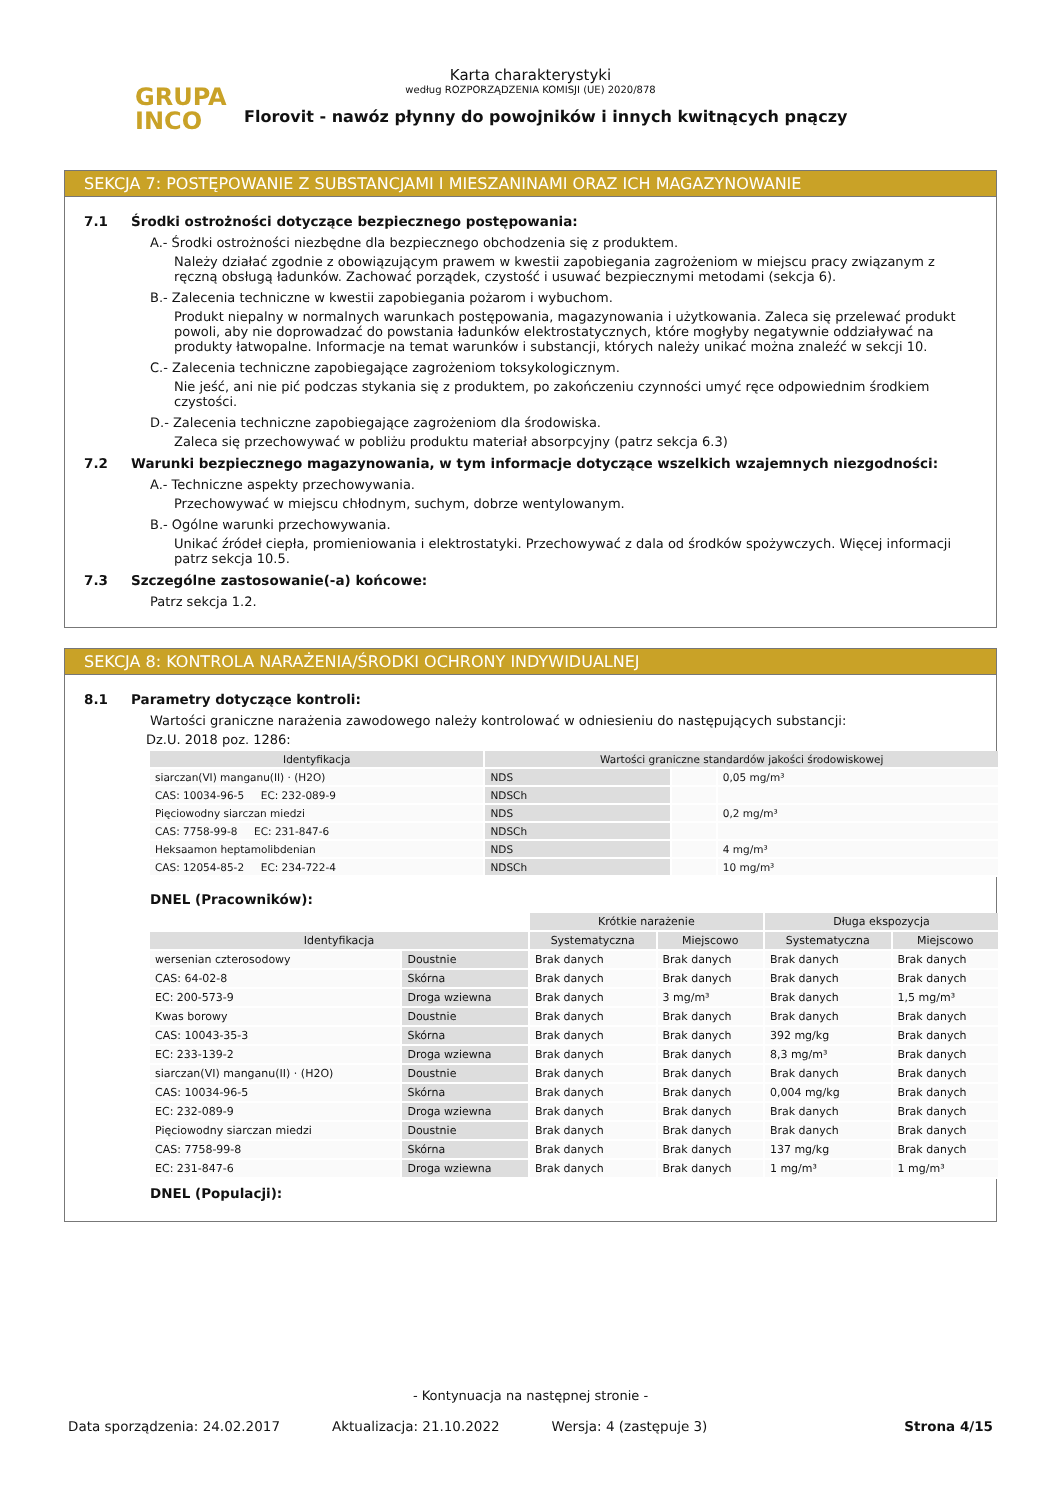Karta charakterystyki
według ROZPORZĄDZENIA KOMISJI (UE) 2020/878
GRUPA
INCO
Florovit - nawóz płynny do powojników i innych kwitnących pnączy
SEKCJA 7: POSTĘPOWANIE Z SUBSTANCJAMI I MIESZANINAMI ORAZ ICH MAGAZYNOWANIE
7.1 Środki ostrożności dotyczące bezpiecznego postępowania:
A.- Środki ostrożności niezbędne dla bezpiecznego obchodzenia się z produktem.
Należy działać zgodnie z obowiązującym prawem w kwestii zapobiegania zagrożeniom w miejscu pracy związanym z ręczną obsługą ładunków. Zachować porządek, czystość i usuwać bezpiecznymi metodami (sekcja 6).
B.- Zalecenia techniczne w kwestii zapobiegania pożarom i wybuchom.
Produkt niepalny w normalnych warunkach postępowania, magazynowania i użytkowania. Zaleca się przelewać produkt powoli, aby nie doprowadzać do powstania ładunków elektrostatycznych, które mogłyby negatywnie oddziaływać na produkty łatwopalne. Informacje na temat warunków i substancji, których należy unikać można znaleźć w sekcji 10.
C.- Zalecenia techniczne zapobiegające zagrożeniom toksykologicznym.
Nie jeść, ani nie pić podczas stykania się z produktem, po zakończeniu czynności umyć ręce odpowiednim środkiem czystości.
D.- Zalecenia techniczne zapobiegające zagrożeniom dla środowiska.
Zaleca się przechowywać w pobliżu produktu materiał absorpcyjny (patrz sekcja 6.3)
7.2 Warunki bezpiecznego magazynowania, w tym informacje dotyczące wszelkich wzajemnych niezgodności:
A.- Techniczne aspekty przechowywania.
Przechowywać w miejscu chłodnym, suchym, dobrze wentylowanym.
B.- Ogólne warunki przechowywania.
Unikać źródeł ciepła, promieniowania i elektrostatyki. Przechowywać z dala od środków spożywczych. Więcej informacji patrz sekcja 10.5.
7.3 Szczególne zastosowanie(-a) końcowe:
Patrz sekcja 1.2.
SEKCJA 8: KONTROLA NARAŻENIA/ŚRODKI OCHRONY INDYWIDUALNEJ
8.1 Parametry dotyczące kontroli:
Wartości graniczne narażenia zawodowego należy kontrolować w odniesieniu do następujących substancji:
Dz.U. 2018 poz. 1286:
| Identyfikacja | Wartości graniczne standardów jakości środowiskowej | | |
| --- | --- | --- | --- |
| siarczan(VI) manganu(II) · (H2O) | NDS | | 0,05 mg/m³ |
| CAS: 10034-96-5 EC: 232-089-9 | NDSCh | | |
| Pięciowodny siarczan miedzi | NDS | | 0,2 mg/m³ |
| CAS: 7758-99-8 EC: 231-847-6 | NDSCh | | |
| Heksaamon heptamolibdenian | NDS | | 4 mg/m³ |
| CAS: 12054-85-2 EC: 234-722-4 | NDSCh | | 10 mg/m³ |
DNEL (Pracowników):
| | | Krótkie narażenie | | Długa ekspozycja | |
| Identyfikacja | | Systematyczna | Miejscowo | Systematyczna | Miejscowo |
| wersenian czterosodowy | Doustnie | Brak danych | Brak danych | Brak danych | Brak danych |
| CAS: 64-02-8 | Skórna | Brak danych | Brak danych | Brak danych | Brak danych |
| EC: 200-573-9 | Droga wziewna | Brak danych | 3 mg/m³ | Brak danych | 1,5 mg/m³ |
| Kwas borowy | Doustnie | Brak danych | Brak danych | Brak danych | Brak danych |
| CAS: 10043-35-3 | Skórna | Brak danych | Brak danych | 392 mg/kg | Brak danych |
| EC: 233-139-2 | Droga wziewna | Brak danych | Brak danych | 8,3 mg/m³ | Brak danych |
| siarczan(VI) manganu(II) · (H2O) | Doustnie | Brak danych | Brak danych | Brak danych | Brak danych |
| CAS: 10034-96-5 | Skórna | Brak danych | Brak danych | 0,004 mg/kg | Brak danych |
| EC: 232-089-9 | Droga wziewna | Brak danych | Brak danych | Brak danych | Brak danych |
| Pięciowodny siarczan miedzi | Doustnie | Brak danych | Brak danych | Brak danych | Brak danych |
| CAS: 7758-99-8 | Skórna | Brak danych | Brak danych | 137 mg/kg | Brak danych |
| EC: 231-847-6 | Droga wziewna | Brak danych | Brak danych | 1 mg/m³ | 1 mg/m³ |
DNEL (Populacji):
- Kontynuacja na następnej stronie -
Data sporządzenia: 24.02.2017 Aktualizacja: 21.10.2022 Wersja: 4 (zastępuje 3) Strona 4/15